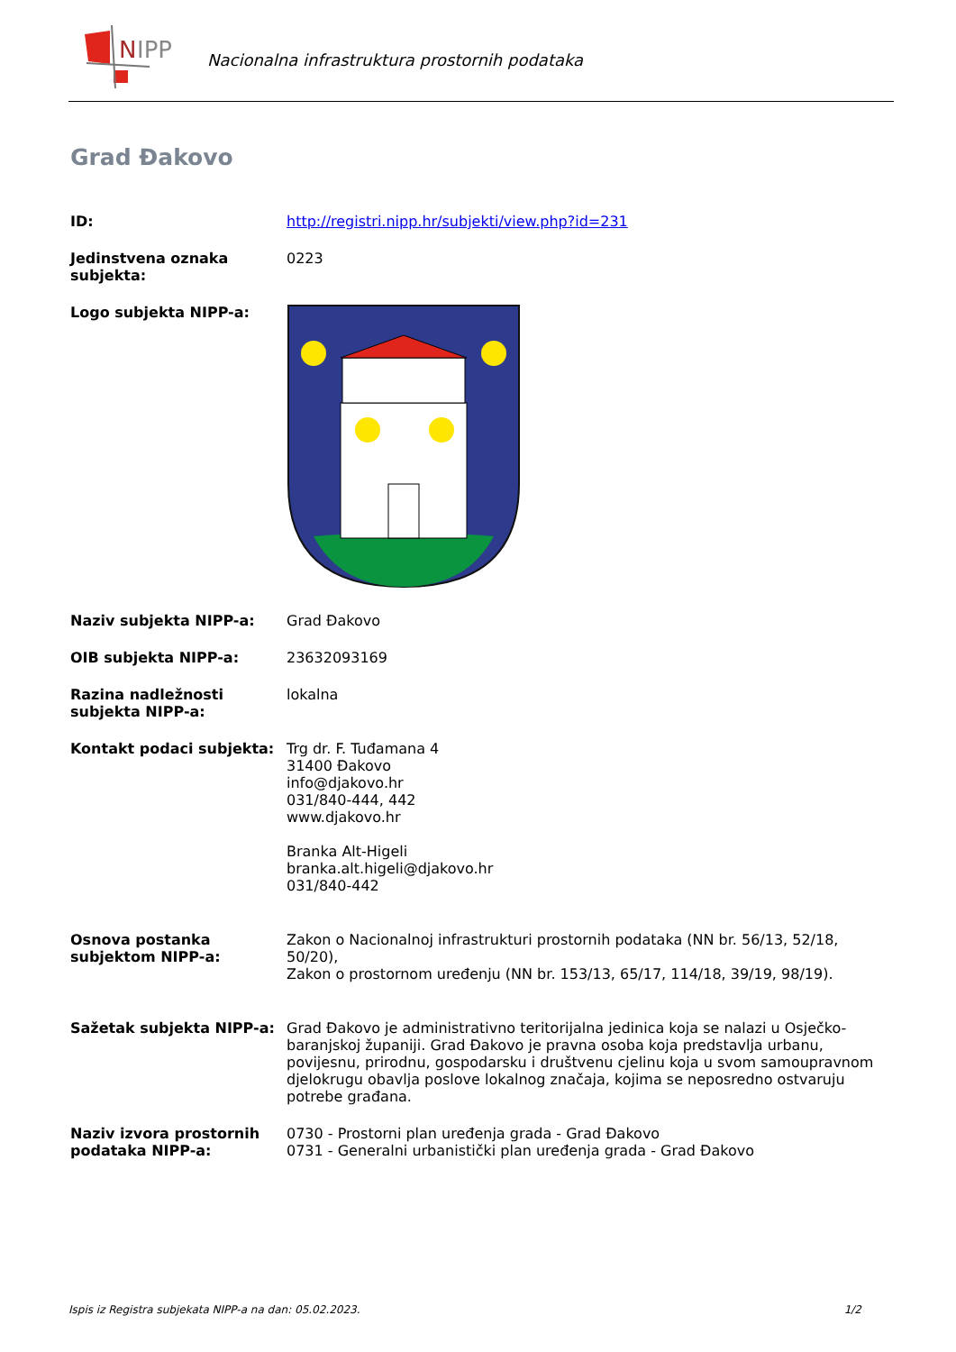N
IPP
Nacionalna infrastruktura prostornih podataka
Grad Đakovo
| ID: | http://registri.nipp.hr/subjekti/view.php?id=231 |
| Jedinstvena oznaka subjekta: | 0223 |
| Logo subjekta NIPP-a: | |
| Naziv subjekta NIPP-a: | Grad Đakovo |
| OIB subjekta NIPP-a: | 23632093169 |
| Razina nadležnosti subjekta NIPP-a: | lokalna |
| Kontakt podaci subjekta: | Trg dr. F. Tuđamana 4 31400 Đakovo info@djakovo.hr 031/840-444, 442 www.djakovo.hr Branka Alt-Higeli branka.alt.higeli@djakovo.hr 031/840-442 |
| Osnova postanka subjektom NIPP-a: | Zakon o Nacionalnoj infrastrukturi prostornih podataka (NN br. 56/13, 52/18, 50/20), Zakon o prostornom uređenju (NN br. 153/13, 65/17, 114/18, 39/19, 98/19). |
| Sažetak subjekta NIPP-a: | Grad Đakovo je administrativno teritorijalna jedinica koja se nalazi u Osječko-baranjskoj županiji. Grad Đakovo je pravna osoba koja predstavlja urbanu, povijesnu, prirodnu, gospodarsku i društvenu cjelinu koja u svom samoupravnom djelokrugu obavlja poslove lokalnog značaja, kojima se neposredno ostvaruju potrebe građana. |
| Naziv izvora prostornih podataka NIPP-a: | 0730 - Prostorni plan uređenja grada - Grad Đakovo 0731 - Generalni urbanistički plan uređenja grada - Grad Đakovo |
Ispis iz Registra subjekata NIPP-a na dan: 05.02.2023. 1/2